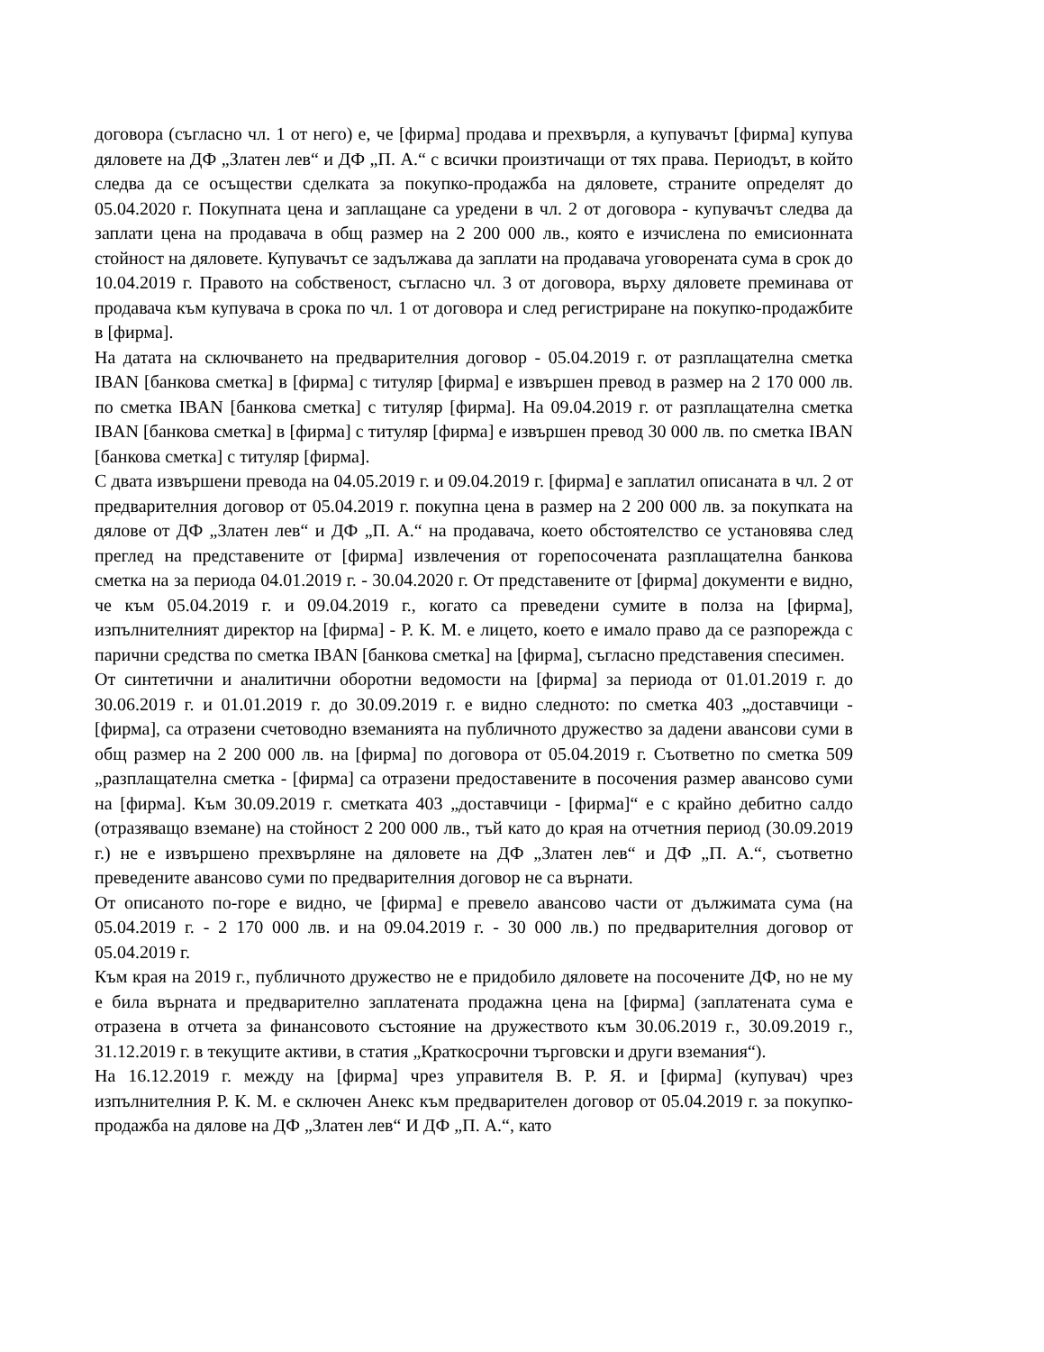договора (съгласно чл. 1 от него) е, че [фирма] продава и прехвърля, а купувачът [фирма] купува дяловете на ДФ „Златен лев“ и ДФ „П. А.“ с всички произтичащи от тях права. Периодът, в който следва да се осъществи сделката за покупко-продажба на дяловете, страните определят до 05.04.2020 г. Покупната цена и заплащане са уредени в чл. 2 от договора - купувачът следва да заплати цена на продавача в общ размер на 2 200 000 лв., която е изчислена по емисионната стойност на дяловете. Купувачът се задължава да заплати на продавача уговорената сума в срок до 10.04.2019 г. Правото на собственост, съгласно чл. 3 от договора, върху дяловете преминава от продавача към купувача в срока по чл. 1 от договора и след регистриране на покупко-продажбите в [фирма].
На датата на сключването на предварителния договор - 05.04.2019 г. от разплащателна сметка IBAN [банкова сметка] в [фирма] с титуляр [фирма] е извършен превод в размер на 2 170 000 лв. по сметка IBAN [банкова сметка] с титуляр [фирма]. На 09.04.2019 г. от разплащателна сметка IBAN [банкова сметка] в [фирма] с титуляр [фирма] е извършен превод 30 000 лв. по сметка IBAN [банкова сметка] с титуляр [фирма].
С двата извършени превода на 04.05.2019 г. и 09.04.2019 г. [фирма] е заплатил описаната в чл. 2 от предварителния договор от 05.04.2019 г. покупна цена в размер на 2 200 000 лв. за покупката на дялове от ДФ „Златен лев“ и ДФ „П. А.“ на продавача, което обстоятелство се установява след преглед на представените от [фирма] извлечения от горепосочената разплащателна банкова сметка на за периода 04.01.2019 г. - 30.04.2020 г. От представените от [фирма] документи е видно, че към 05.04.2019 г. и 09.04.2019 г., когато са преведени сумите в полза на [фирма], изпълнителният директор на [фирма] - Р. К. М. е лицето, което е имало право да се разпорежда с парични средства по сметка IBAN [банкова сметка] на [фирма], съгласно представения спесимен.
От синтетични и аналитични оборотни ведомости на [фирма] за периода от 01.01.2019 г. до 30.06.2019 г. и 01.01.2019 г. до 30.09.2019 г. е видно следното: по сметка 403 „доставчици - [фирма], са отразени счетоводно вземанията на публичното дружество за дадени авансови суми в общ размер на 2 200 000 лв. на [фирма] по договора от 05.04.2019 г. Съответно по сметка 509 „разплащателна сметка - [фирма] са отразени предоставените в посочения размер авансово суми на [фирма]. Към 30.09.2019 г. сметката 403 „доставчици - [фирма]“ е с крайно дебитно салдо (отразяващо вземане) на стойност 2 200 000 лв., тъй като до края на отчетния период (30.09.2019 г.) не е извършено прехвърляне на дяловете на ДФ „Златен лев“ и ДФ „П. А.“, съответно преведените авансово суми по предварителния договор не са върнати.
От описаното по-горе е видно, че [фирма] е превело авансово части от дължимата сума (на 05.04.2019 г. - 2 170 000 лв. и на 09.04.2019 г. - 30 000 лв.) по предварителния договор от 05.04.2019 г.
Към края на 2019 г., публичното дружество не е придобило дяловете на посочените ДФ, но не му е била върната и предварително заплатената продажна цена на [фирма] (заплатената сума е отразена в отчета за финансовото състояние на дружеството към 30.06.2019 г., 30.09.2019 г., 31.12.2019 г. в текущите активи, в статия „Краткосрочни търговски и други вземания“).
На 16.12.2019 г. между на [фирма] чрез управителя В. Р. Я. и [фирма] (купувач) чрез изпълнителния Р. К. М. е сключен Анекс към предварителен договор от 05.04.2019 г. за покупко-продажба на дялове на ДФ „Златен лев“ И ДФ „П. А.“, като